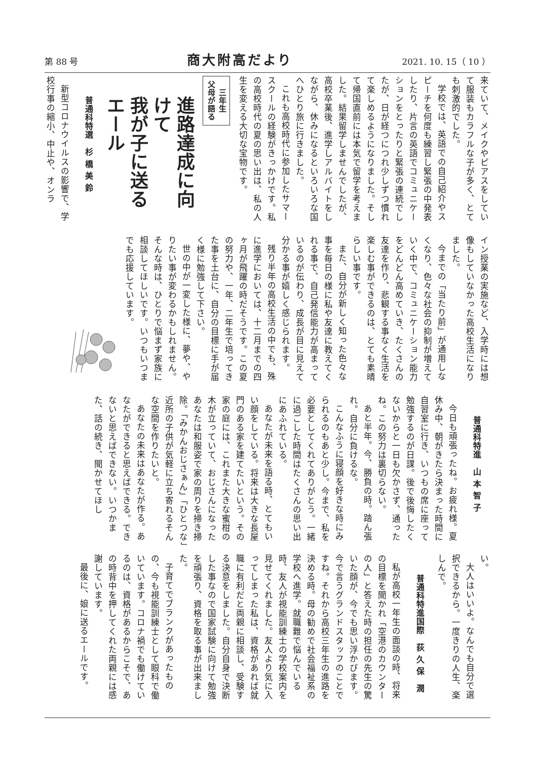第 88 号 商大附高だより 2021. 10. 15（ 10 ）
来ていて、メイクやピアスをしていて服装もカラフルな子が多く、とても刺激的でした。
学校では、英語での自己紹介やスピーチを何度も練習し緊張の中発表したり、片言の英語でコミュニケーションをとったりと緊張の連続でしたが、日が経つにつれ少しずつ慣れて楽しめるようになりました。そして帰国直前には本気で留学を考えました。結果留学しませんでしたが、高校卒業後、進学しアルバイトをしながら、休みになるといろいろな国へひとり旅に行きました。
これも高校時代に参加したサマースクールの経験がきっかけです。私の高校時代の夏の思い出は、私の人生を変える大切な宝物です。
三年生
父母が語る
進路達成に向けて
我が子に送る
エール
普通科特選　杉 橋 美 鈴
新型コロナウイルスの影響で、学校行事の縮小、中止や、オンラ
イン授業の実施など、入学時には想像もしていなかった高校生活になりました。
今までの「当たり前」が通用しなくなり、色々な社会の抑制が増えていく中で、コミュニケーション能力をどんどん高めていき、たくさんの友達を作り、悲観する事なく生活を楽しむ事ができるのは、とても素晴らしい事です。
また、自分が新しく知った色々な事を毎日の様に私や友達に教えてくれる事で、自己発信能力が高まっているのが伝わり、成長が目に見えて分かる事が嬉しく感じられます。
残り半年の高校生活の中でも、殊に進学においては、十二月までの四ヶ月が飛躍の時だそうです。この夏の努力や、一年、二年生で培ってきた事を土台に、自分の目標に手が届く様に勉強して下さい。
世の中が一変した様に、夢や、やりたい事が変わるかもしれません。そんな時は、ひとりで悩まず家族に相談してほしいです。いつもいつまでも応援しています。
普通科特進　山 本 智 子
今日も頑張ったね。お疲れ様。夏休み中、朝がきたら決まった時間に自習室に行き、いつもの席に座って勉強するのが日課。後で後悔したくないからと一日も欠かさず、通ったね。この努力は裏切らない。
あと半年。今、勝負の時。踏ん張れ。自分に負けるな。
こんなふうに寝顔を好きな時にみられるのもあと少し。今まで、私を必要としてくれてありがとう。一緒に過ごした時間はたくさんの思い出にあふれている。
あなたが未来を語る時、とてもいい顔をしている。将来は大きな長屋門のある家を建てたいという。その家の庭には、これまた大きな蜜柑の木が立っていて、おじさんになったあなたは和服姿で家の周りを掃き掃除。「みかんおじさぁん」「ひとつな」近所の子供が気軽に立ち寄れるそんな空間を作りたいと。
あなたの未来はあなたが作る。あなたができると思えばできる。できないと思えばできない。いつかまた、話の続き、聞かせてほし
い。
大人はいいよ。なんでも自分で選択できるから。一度きりの人生、楽しんで。
普通科特進国際　荻 久 保　潤
私が高校一年生の面談の時、将来の目標を聞かれ「空港のカウンターの人」と答えた時の担任の先生の驚いた顔が、今でも思い浮かびます。今で言うグランドスタッフのことですね。それから高校三年生の進路を決める時。母の勧めで社会福祉系の学校へ進学。就職難で悩んでいる時、友人が視能訓練士の学校案内を見せてくれました。友人より気に入ってしまった私は、資格があれば就職に有利だと両親に相談し、受験する決意をしました。自分自身で決断した事なので国家試験に向けて勉強を頑張り、資格を取る事が出来ました。
子育てでブランクがあったものの、今も視能訓練士として眼科で働いています。コロナ禍でも働けているのは、資格があるからこそで、あの時背中を押してくれた両親には感謝しています。
最後に、娘に送るエールです。